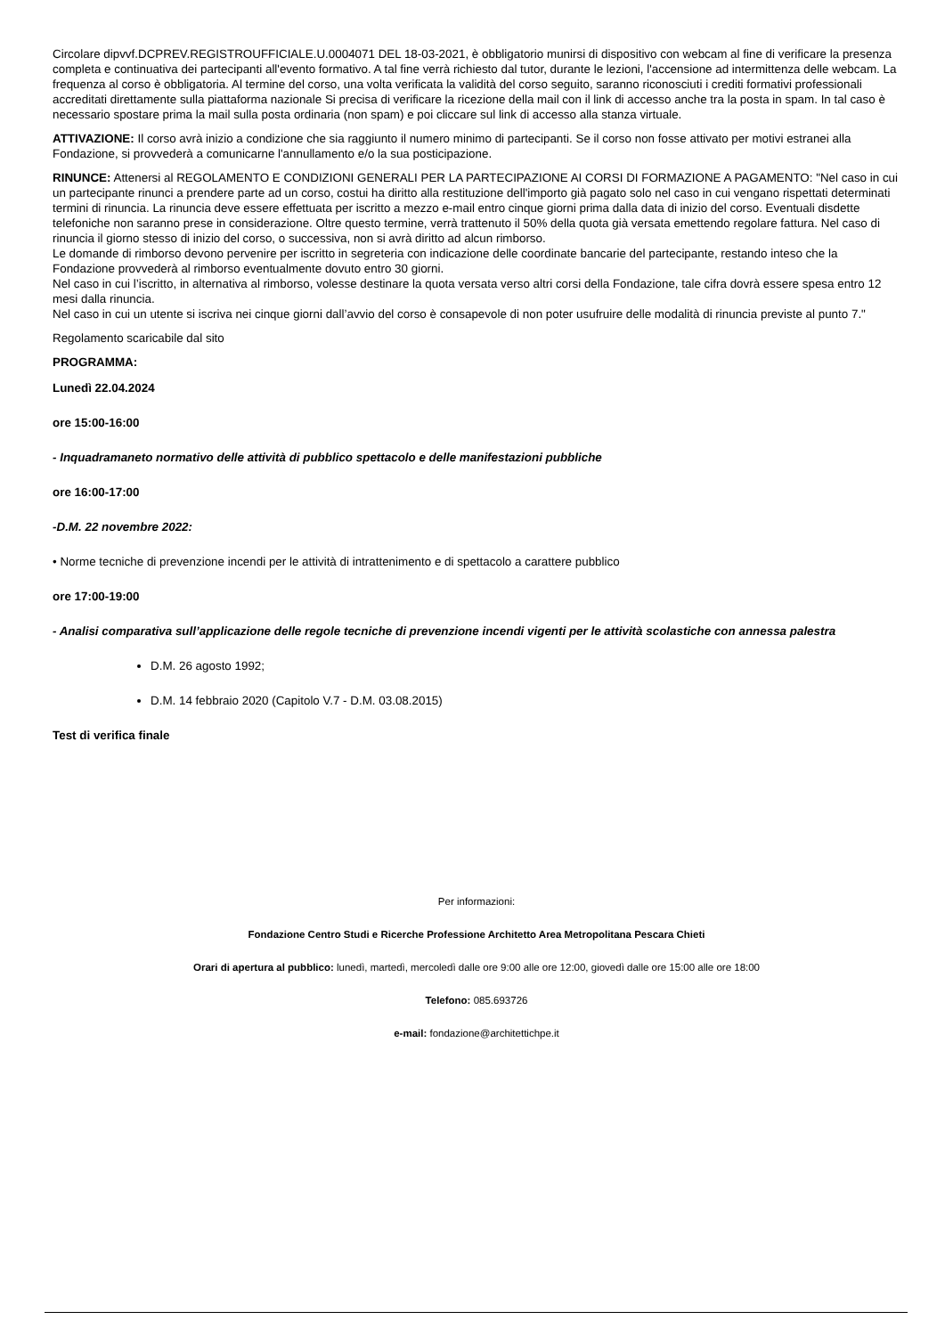Circolare dipvvf.DCPREV.REGISTROUFFICIALE.U.0004071 DEL 18-03-2021, è obbligatorio munirsi di dispositivo con webcam al fine di verificare la presenza completa e continuativa dei partecipanti all'evento formativo. A tal fine verrà richiesto dal tutor, durante le lezioni, l'accensione ad intermittenza delle webcam. La frequenza al corso è obbligatoria. Al termine del corso, una volta verificata la validità del corso seguito, saranno riconosciuti i crediti formativi professionali accreditati direttamente sulla piattaforma nazionale Si precisa di verificare la ricezione della mail con il link di accesso anche tra la posta in spam. In tal caso è necessario spostare prima la mail sulla posta ordinaria (non spam) e poi cliccare sul link di accesso alla stanza virtuale.
ATTIVAZIONE: Il corso avrà inizio a condizione che sia raggiunto il numero minimo di partecipanti. Se il corso non fosse attivato per motivi estranei alla Fondazione, si provvederà a comunicarne l'annullamento e/o la sua posticipazione.
RINUNCE: Attenersi al REGOLAMENTO E CONDIZIONI GENERALI PER LA PARTECIPAZIONE AI CORSI DI FORMAZIONE A PAGAMENTO: "Nel caso in cui un partecipante rinunci a prendere parte ad un corso, costui ha diritto alla restituzione dell'importo già pagato solo nel caso in cui vengano rispettati determinati termini di rinuncia. La rinuncia deve essere effettuata per iscritto a mezzo e-mail entro cinque giorni prima dalla data di inizio del corso. Eventuali disdette telefoniche non saranno prese in considerazione. Oltre questo termine, verrà trattenuto il 50% della quota già versata emettendo regolare fattura. Nel caso di rinuncia il giorno stesso di inizio del corso, o successiva, non si avrà diritto ad alcun rimborso.
Le domande di rimborso devono pervenire per iscritto in segreteria con indicazione delle coordinate bancarie del partecipante, restando inteso che la Fondazione provvederà al rimborso eventualmente dovuto entro 30 giorni.
Nel caso in cui l’iscritto, in alternativa al rimborso, volesse destinare la quota versata verso altri corsi della Fondazione, tale cifra dovrà essere spesa entro 12 mesi dalla rinuncia.
Nel caso in cui un utente si iscriva nei cinque giorni dall’avvio del corso è consapevole di non poter usufruire delle modalità di rinuncia previste al punto 7."
Regolamento scaricabile dal sito
PROGRAMMA:
Lunedì 22.04.2024
ore 15:00-16:00
- Inquadramaneto normativo delle attività di pubblico spettacolo e delle manifestazioni pubbliche
ore 16:00-17:00
-D.M. 22 novembre 2022:
• Norme tecniche di prevenzione incendi per le attività di intrattenimento e di spettacolo a carattere pubblico
ore 17:00-19:00
- Analisi comparativa sull’applicazione delle regole tecniche di prevenzione incendi vigenti per le attività scolastiche con annessa palestra
D.M. 26 agosto 1992;
D.M. 14 febbraio 2020 (Capitolo V.7 - D.M. 03.08.2015)
Test di verifica finale
Per informazioni:
Fondazione Centro Studi e Ricerche Professione Architetto Area Metropolitana Pescara Chieti
Orari di apertura al pubblico: lunedì, martedì, mercoledì dalle ore 9:00 alle ore 12:00, giovedì dalle ore 15:00 alle ore 18:00
Telefono: 085.693726
e-mail: fondazione@architettichpe.it